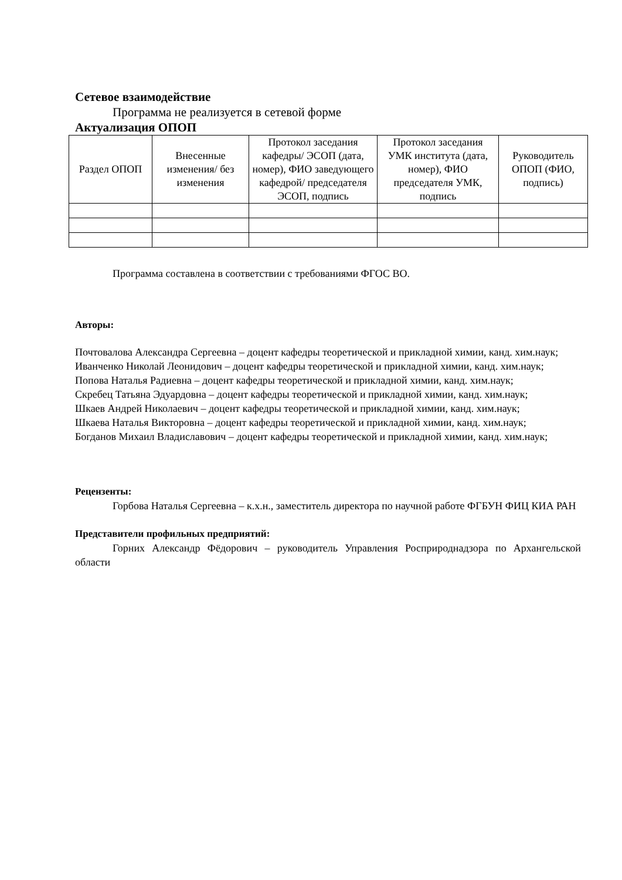Сетевое взаимодействие
Программа не реализуется в сетевой форме
Актуализация ОПОП
| Раздел ОПОП | Внесенные изменения/ без изменения | Протокол заседания кафедры/ ЭСОП (дата, номер), ФИО заведующего кафедрой/ председателя ЭСОП, подпись | Протокол заседания УМК института (дата, номер), ФИО председателя УМК, подпись | Руководитель ОПОП (ФИО, подпись) |
| --- | --- | --- | --- | --- |
Программа составлена в соответствии с требованиями ФГОС ВО.
Авторы:
Почтовалова Александра Сергеевна – доцент кафедры теоретической и прикладной химии, канд. хим.наук;
Иванченко Николай Леонидович – доцент кафедры теоретической и прикладной химии, канд. хим.наук;
Попова Наталья Радиевна – доцент кафедры теоретической и прикладной химии, канд. хим.наук;
Скребец Татьяна Эдуардовна – доцент кафедры теоретической и прикладной химии, канд. хим.наук;
Шкаев Андрей Николаевич – доцент кафедры теоретической и прикладной химии, канд. хим.наук;
Шкаева Наталья Викторовна – доцент кафедры теоретической и прикладной химии, канд. хим.наук;
Богданов Михаил Владиславович – доцент кафедры теоретической и прикладной химии, канд. хим.наук;
Рецензенты:
Горбова Наталья Сергеевна – к.х.н., заместитель директора по научной работе ФГБУН ФИЦ КИА РАН
Представители профильных предприятий:
Горних Александр Фёдорович – руководитель Управления Росприроднадзора по Архангельской области